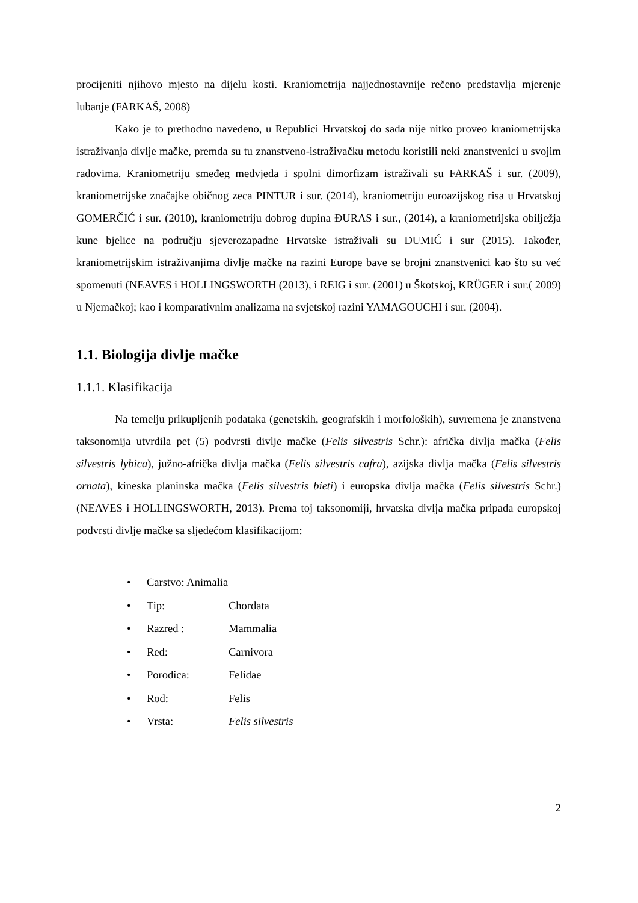procijeniti njihovo mjesto na dijelu kosti. Kraniometrija najjednostavnije rečeno predstavlja mjerenje lubanje (FARKAŠ, 2008)
Kako je to prethodno navedeno, u Republici Hrvatskoj do sada nije nitko proveo kraniometrijska istraživanja divlje mačke, premda su tu znanstveno-istraživačku metodu koristili neki znanstvenici u svojim radovima. Kraniometriju smeđeg medvjeda i spolni dimorfizam istraživali su FARKAŠ i sur. (2009), kraniometrijske značajke običnog zeca PINTUR i sur. (2014), kraniometriju euroazijskog risa u Hrvatskoj GOMERČIĆ i sur. (2010), kraniometriju dobrog dupina ĐURAS i sur., (2014), a kraniometrijska obilježja kune bjelice na području sjeverozapadne Hrvatske istraživali su DUMIĆ i sur (2015). Također, kraniometrijskim istraživanjima divlje mačke na razini Europe bave se brojni znanstvenici kao što su već spomenuti (NEAVES i HOLLINGSWORTH (2013), i REIG i sur. (2001) u Škotskoj, KRÜGER i sur.( 2009) u Njemačkoj; kao i komparativnim analizama na svjetskoj razini YAMAGOUCHI i sur. (2004).
1.1. Biologija divlje mačke
1.1.1. Klasifikacija
Na temelju prikupljenih podataka (genetskih, geografskih i morfoloških), suvremena je znanstvena taksonomija utvrdila pet (5) podvrsti divlje mačke (Felis silvestris Schr.): afrička divlja mačka (Felis silvestris lybica), južno-afrička divlja mačka (Felis silvestris cafra), azijska divlja mačka (Felis silvestris ornata), kineska planinska mačka (Felis silvestris bieti) i europska divlja mačka (Felis silvestris Schr.) (NEAVES i HOLLINGSWORTH, 2013). Prema toj taksonomiji, hrvatska divlja mačka pripada europskoj podvrsti divlje mačke sa sljedećom klasifikacijom:
• Carstvo: Animalia
• Tip: Chordata
• Razred : Mammalia
• Red: Carnivora
• Porodica: Felidae
• Rod: Felis
• Vrsta: Felis silvestris
2